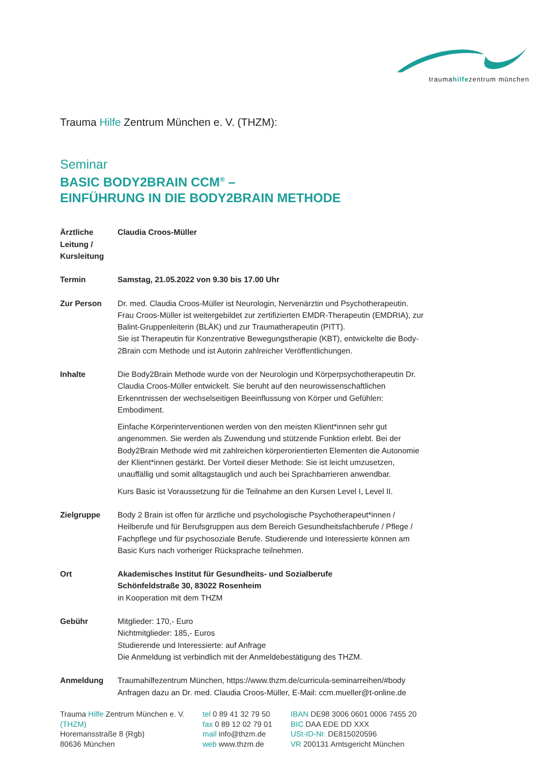traumahilfezentrum münchen
Trauma Hilfe Zentrum München e. V. (THZM):
Seminar
BASIC BODY2BRAIN CCM<sup>®</sup> –
EINFÜHRUNG IN DIE BODY2BRAIN METHODE
Ärztliche
Leitung /
Kursleitung
Claudia Croos-Müller
Termin Samstag, 21.05.2022 von 9.30 bis 17.00 Uhr
Zur Person Dr. med. Claudia Croos-Müller ist Neurologin, Nervenärztin und Psychotherapeutin. Frau Croos-Müller ist weitergebildet zur zertifizierten EMDR-Therapeutin (EMDRIA), zur Balint-Gruppenleiterin (BLÄK) und zur Traumatherapeutin (PITT).
Sie ist Therapeutin für Konzentrative Bewegungstherapie (KBT), entwickelte die Body-2Brain ccm Methode und ist Autorin zahlreicher Veröffentlichungen.
Inhalte Die Body2Brain Methode wurde von der Neurologin und Körperpsychotherapeutin Dr. Claudia Croos-Müller entwickelt. Sie beruht auf den neurowissenschaftlichen Erkenntnissen der wechselseitigen Beeinflussung von Körper und Gefühlen: Embodiment.
Einfache Körperinterventionen werden von den meisten Klient*innen sehr gut angenommen. Sie werden als Zuwendung und stützende Funktion erlebt. Bei der Body2Brain Methode wird mit zahlreichen körperorientierten Elementen die Autonomie der Klient*innen gestärkt. Der Vorteil dieser Methode: Sie ist leicht umzusetzen, unauffällig und somit alltagstauglich und auch bei Sprachbarrieren anwendbar.
Kurs Basic ist Voraussetzung für die Teilnahme an den Kursen Level I, Level II.
Zielgruppe Body 2 Brain ist offen für ärztliche und psychologische Psychotherapeut*innen / Heilberufe und für Berufsgruppen aus dem Bereich Gesundheitsfachberufe / Pflege / Fachpflege und für psychosoziale Berufe. Studierende und Interessierte können am Basic Kurs nach vorheriger Rücksprache teilnehmen.
Ort Akademisches Institut für Gesundheits- und Sozialberufe
Schönfeldstraße 30, 83022 Rosenheim
in Kooperation mit dem THZM
Gebühr Mitglieder: 170,- Euro
Nichtmitglieder: 185,- Euros
Studierende und Interessierte: auf Anfrage
Die Anmeldung ist verbindlich mit der Anmeldebestätigung des THZM.
Anmeldung Traumahilfezentrum München, https://www.thzm.de/curricula-seminarreihen/#body
Anfragen dazu an Dr. med. Claudia Croos-Müller, E-Mail: ccm.mueller@t-online.de
Trauma Hilfe Zentrum München e. V.
(THZM)
Horemansstraße 8 (Rgb)
80636 München
tel 0 89 41 32 79 50
fax 0 89 12 02 79 01
mail info@thzm.de
web www.thzm.de
IBAN DE98 3006 0601 0006 7455 20
BIC DAA EDE DD XXX
USt-ID-Nr. DE815020596
VR 200131 Amtsgericht München